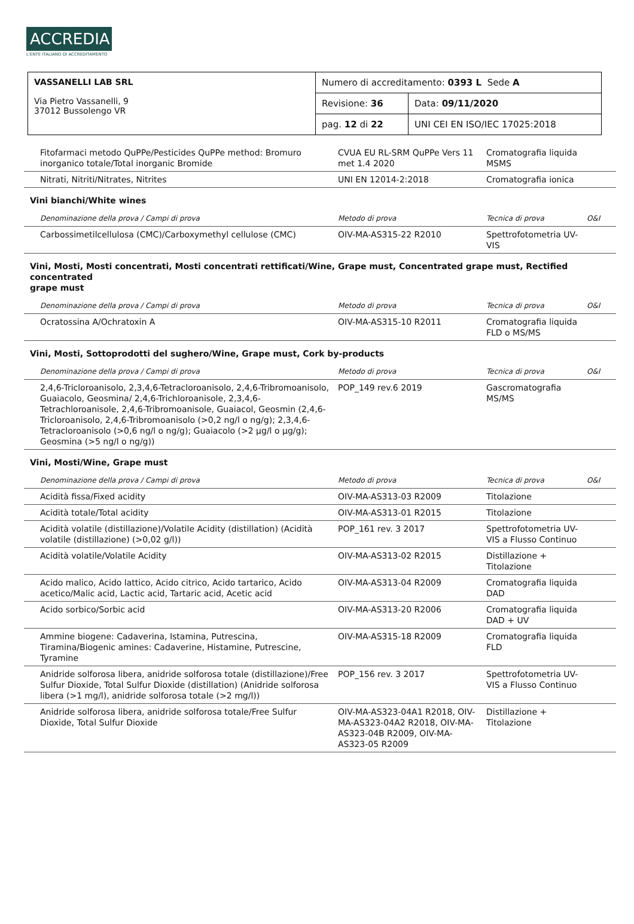ACCREDIA
L'ENTE ITALIANO DI ACCREDITAMENTO
| VASSANELLI LAB SRL Via Pietro Vassanelli, 9 37012 Bussolengo VR | Numero di accreditamento: 0393 L Sede A | |
| | Revisione: 36 | Data: 09/11/2020 |
| | pag. 12 di 22 | UNI CEI EN ISO/IEC 17025:2018 |
| Fitofarmaci metodo QuPPe/Pesticides QuPPe method: Bromuro inorganico totale/Total inorganic Bromide | CVUA EU RL-SRM QuPPe Vers 11 met 1.4 2020 | Cromatografia liquida MSMS | |
| Nitrati, Nitriti/Nitrates, Nitrites | UNI EN 12014-2:2018 | Cromatografia ionica | |
| Vini bianchi/White wines | | | |
| Denominazione della prova / Campi di prova | Metodo di prova | Tecnica di prova | O&I |
| Carbossimetilcellulosa (CMC)/Carboxymethyl cellulose (CMC) | OIV-MA-AS315-22 R2010 | Spettrofotometria UV-VIS | |
| Vini, Mosti, Mosti concentrati, Mosti concentrati rettificati/Wine, Grape must, Concentrated grape must, Rectified concentrated grape must | | | |
| Denominazione della prova / Campi di prova | Metodo di prova | Tecnica di prova | O&I |
| Ocratossina A/Ochratoxin A | OIV-MA-AS315-10 R2011 | Cromatografia liquida FLD o MS/MS | |
| Vini, Mosti, Sottoprodotti del sughero/Wine, Grape must, Cork by-products | | | |
| Denominazione della prova / Campi di prova | Metodo di prova | Tecnica di prova | O&I |
| 2,4,6-Tricloroanisolo, 2,3,4,6-Tetracloroanisolo, 2,4,6-Tribromoanisolo, Guaiacolo, Geosmina/ 2,4,6-Trichloroanisole, 2,3,4,6-Tetrachloroanisole, 2,4,6-Tribromoanisole, Guaiacol, Geosmin (2,4,6-Tricloroanisolo, 2,4,6-Tribromoanisolo (>0,2 ng/l o ng/g); 2,3,4,6-Tetracloroanisolo (>0,6 ng/l o ng/g); Guaiacolo (>2 µg/l o µg/g); Geosmina (>5 ng/l o ng/g)) | POP_149 rev.6 2019 | Gascromatografia MS/MS | |
| Vini, Mosti/Wine, Grape must | | | |
| Denominazione della prova / Campi di prova | Metodo di prova | Tecnica di prova | O&I |
| Acidità fissa/Fixed acidity | OIV-MA-AS313-03 R2009 | Titolazione | |
| Acidità totale/Total acidity | OIV-MA-AS313-01 R2015 | Titolazione | |
| Acidità volatile (distillazione)/Volatile Acidity (distillation) (Acidità volatile (distillazione) (>0,02 g/l)) | POP_161 rev. 3 2017 | Spettrofotometria UV-VIS a Flusso Continuo | |
| Acidità volatile/Volatile Acidity | OIV-MA-AS313-02 R2015 | Distillazione + Titolazione | |
| Acido malico, Acido lattico, Acido citrico, Acido tartarico, Acido acetico/Malic acid, Lactic acid, Tartaric acid, Acetic acid | OIV-MA-AS313-04 R2009 | Cromatografia liquida DAD | |
| Acido sorbico/Sorbic acid | OIV-MA-AS313-20 R2006 | Cromatografia liquida DAD + UV | |
| Ammine biogene: Cadaverina, Istamina, Putrescina, Tiramina/Biogenic amines: Cadaverine, Histamine, Putrescine, Tyramine | OIV-MA-AS315-18 R2009 | Cromatografia liquida FLD | |
| Anidride solforosa libera, anidride solforosa totale (distillazione)/Free Sulfur Dioxide, Total Sulfur Dioxide (distillation) (Anidride solforosa libera (>1 mg/l), anidride solforosa totale (>2 mg/l)) | POP_156 rev. 3 2017 | Spettrofotometria UV-VIS a Flusso Continuo | |
| Anidride solforosa libera, anidride solforosa totale/Free Sulfur Dioxide, Total Sulfur Dioxide | OIV-MA-AS323-04A1 R2018, OIV-MA-AS323-04A2 R2018, OIV-MA-AS323-04B R2009, OIV-MA-AS323-05 R2009 | Distillazione + Titolazione | |